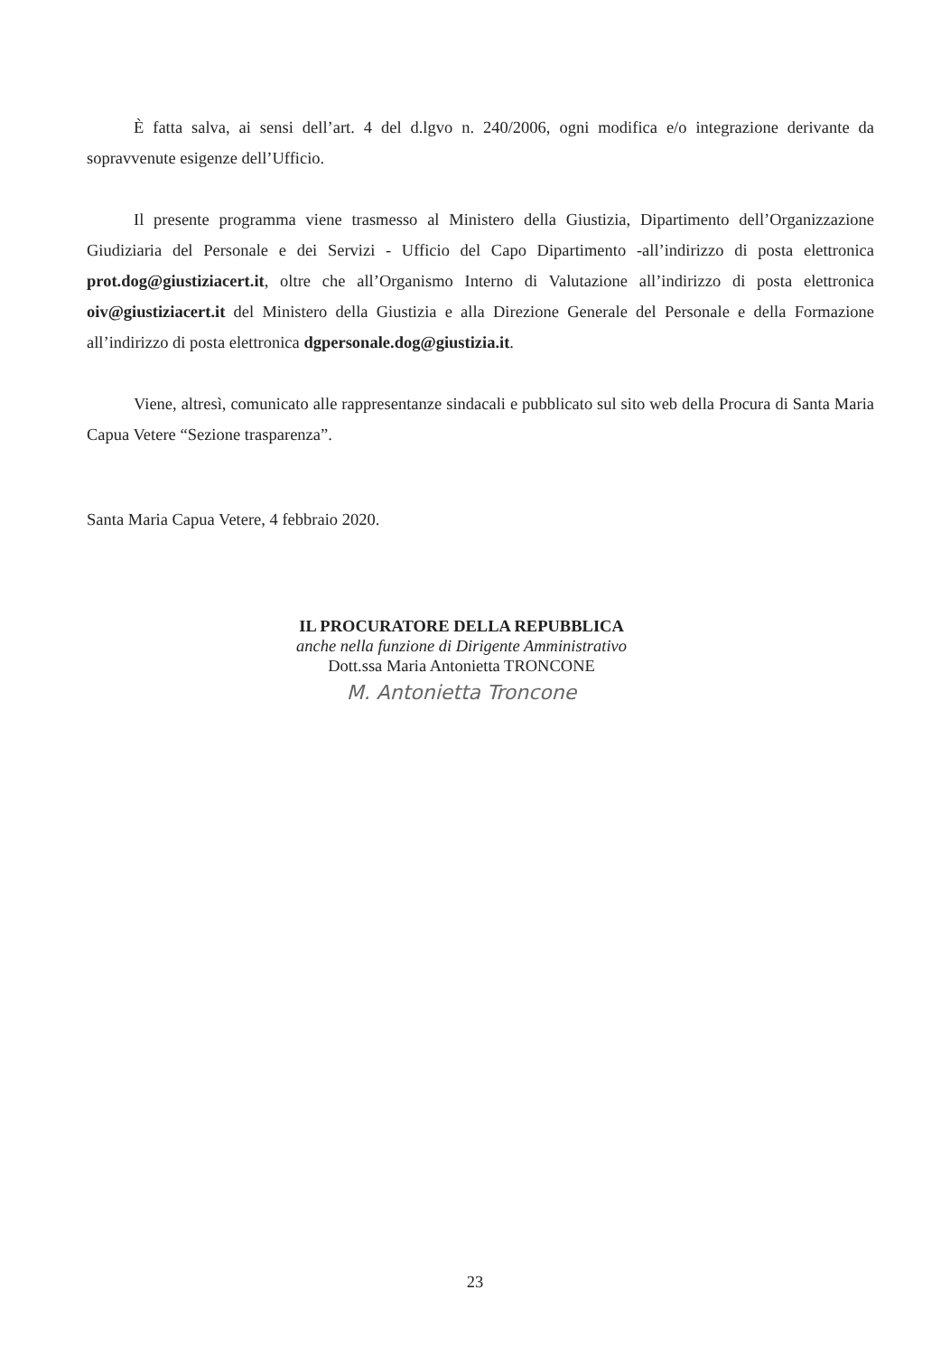È fatta salva, ai sensi dell’art. 4 del d.lgvo n. 240/2006, ogni modifica e/o integrazione derivante da sopravvenute esigenze dell’Ufficio.
Il presente programma viene trasmesso al Ministero della Giustizia, Dipartimento dell’Organizzazione Giudiziaria del Personale e dei Servizi - Ufficio del Capo Dipartimento -all’indirizzo di posta elettronica prot.dog@giustiziacert.it, oltre che all’Organismo Interno di Valutazione all’indirizzo di posta elettronica oiv@giustiziacert.it del Ministero della Giustizia e alla Direzione Generale del Personale e della Formazione all’indirizzo di posta elettronica dgpersonale.dog@giustizia.it.
Viene, altresì, comunicato alle rappresentanze sindacali e pubblicato sul sito web della Procura di Santa Maria Capua Vetere “Sezione trasparenza”.
Santa Maria Capua Vetere, 4 febbraio 2020.
IL PROCURATORE DELLA REPUBBLICA
anche nella funzione di Dirigente Amministrativo
Dott.ssa Maria Antonietta TRONCONE
M. Antonietta Troncone
23